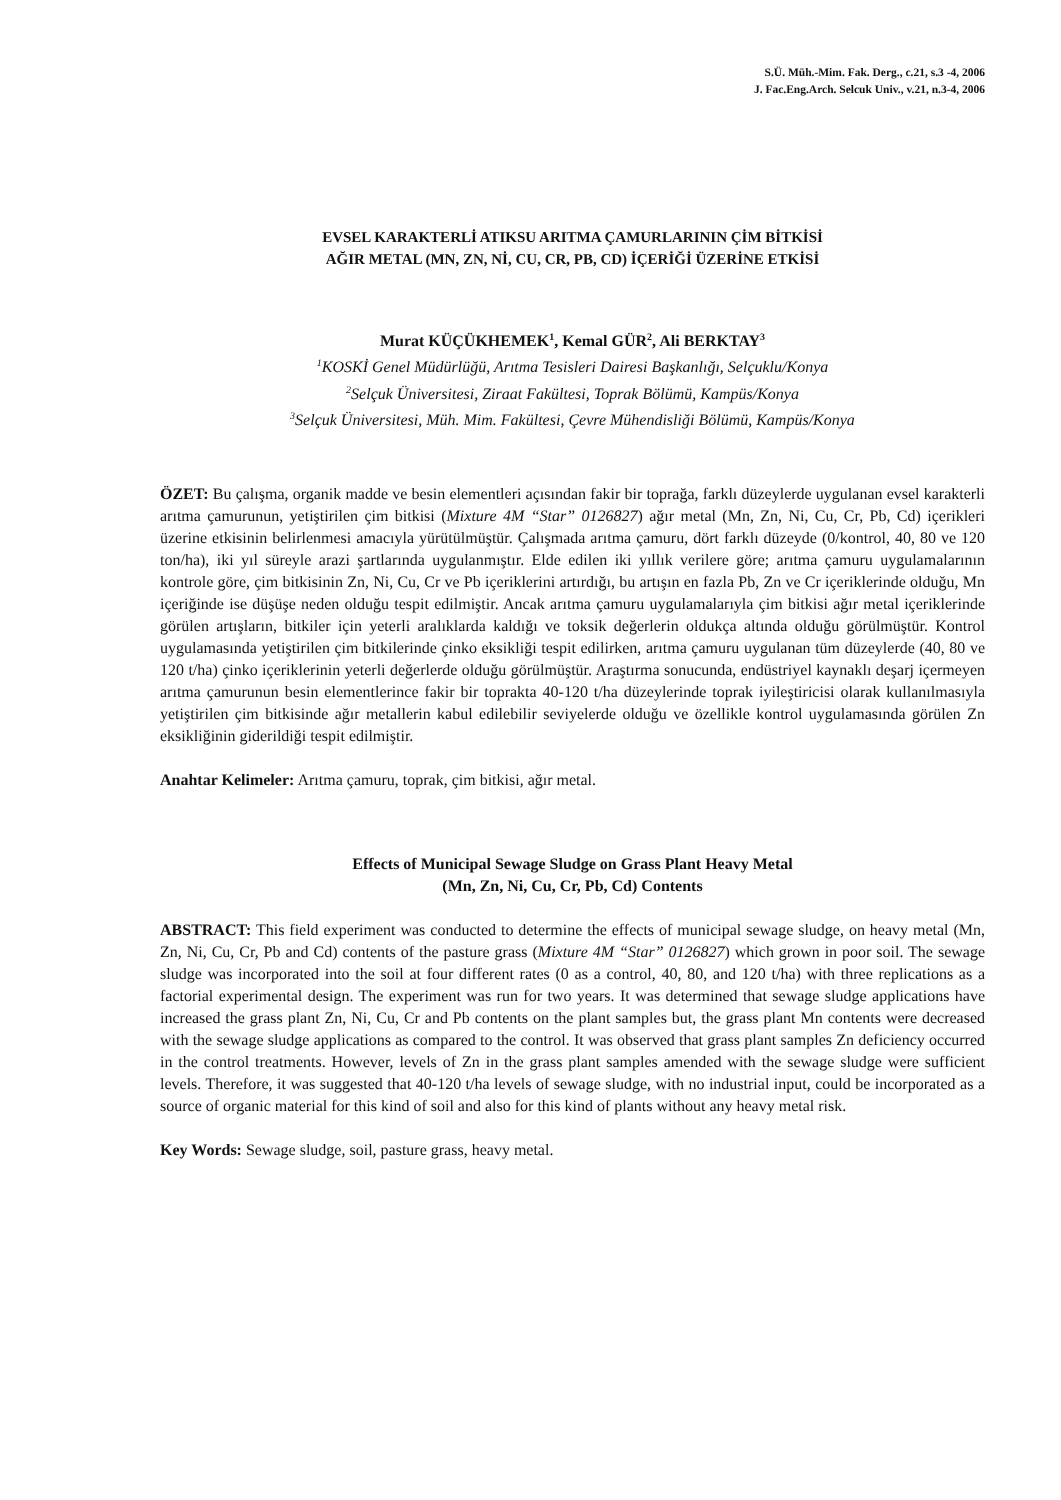S.Ü. Müh.-Mim. Fak. Derg., c.21, s.3 -4, 2006
J. Fac.Eng.Arch. Selcuk Univ., v.21, n.3-4, 2006
EVSEL KARAKTERLİ ATIKSU ARITMA ÇAMURLARININ ÇİM BİTKİSİ
AĞIR METAL (MN, ZN, Nİ, CU, CR, PB, CD) İÇERİĞİ ÜZERİNE ETKİSİ
Murat KÜÇÜKHEMEK<sup>1</sup>, Kemal GÜR<sup>2</sup>, Ali BERKTAY<sup>3</sup>
<sup>1</sup> KOSKİ Genel Müdürlüğü, Arıtma Tesisleri Dairesi Başkanlığı, Selçuklu/Konya
<sup>2</sup> Selçuk Üniversitesi, Ziraat Fakültesi, Toprak Bölümü, Kampüs/Konya
<sup>3</sup> Selçuk Üniversitesi, Müh. Mim. Fakültesi, Çevre Mühendisliği Bölümü, Kampüs/Konya
ÖZET: Bu çalışma, organik madde ve besin elementleri açısından fakir bir toprağa, farklı düzeylerde uygulanan evsel karakterli arıtma çamurunun, yetiştirilen çim bitkisi (Mixture 4M “Star” 0126827) ağır metal (Mn, Zn, Ni, Cu, Cr, Pb, Cd) içerikleri üzerine etkisinin belirlenmesi amacıyla yürütülmüştür. Çalışmada arıtma çamuru, dört farklı düzeyde (0/kontrol, 40, 80 ve 120 ton/ha), iki yıl süreyle arazi şartlarında uygulanmıştır. Elde edilen iki yıllık verilere göre; arıtma çamuru uygulamalarının kontrole göre, çim bitkisinin Zn, Ni, Cu, Cr ve Pb içeriklerini artırdığı, bu artışın en fazla Pb, Zn ve Cr içeriklerinde olduğu, Mn içeriğinde ise düşüşe neden olduğu tespit edilmiştir. Ancak arıtma çamuru uygulamalarıyla çim bitkisi ağır metal içeriklerinde görülen artışların, bitkiler için yeterli aralıklarda kaldığı ve toksik değerlerin oldukça altında olduğu görülmüştür. Kontrol uygulamasında yetiştirilen çim bitkilerinde çinko eksikliği tespit edilirken, arıtma çamuru uygulanan tüm düzeylerde (40, 80 ve 120 t/ha) çinko içeriklerinin yeterli değerlerde olduğu görülmüştür. Araştırma sonucunda, endüstriyel kaynaklı deşarj içermeyen arıtma çamurunun besin elementlerince fakir bir toprakta 40-120 t/ha düzeylerinde toprak iyileştiricisi olarak kullanılmasıyla yetiştirilen çim bitkisinde ağır metallerin kabul edilebilir seviyelerde olduğu ve özellikle kontrol uygulamasında görülen Zn eksikliğinin giderildiği tespit edilmiştir.
Anahtar Kelimeler: Arıtma çamuru, toprak, çim bitkisi, ağır metal.
Effects of Municipal Sewage Sludge on Grass Plant Heavy Metal
(Mn, Zn, Ni, Cu, Cr, Pb, Cd) Contents
ABSTRACT: This field experiment was conducted to determine the effects of municipal sewage sludge, on heavy metal (Mn, Zn, Ni, Cu, Cr, Pb and Cd) contents of the pasture grass (Mixture 4M “Star” 0126827) which grown in poor soil. The sewage sludge was incorporated into the soil at four different rates (0 as a control, 40, 80, and 120 t/ha) with three replications as a factorial experimental design. The experiment was run for two years. It was determined that sewage sludge applications have increased the grass plant Zn, Ni, Cu, Cr and Pb contents on the plant samples but, the grass plant Mn contents were decreased with the sewage sludge applications as compared to the control. It was observed that grass plant samples Zn deficiency occurred in the control treatments. However, levels of Zn in the grass plant samples amended with the sewage sludge were sufficient levels. Therefore, it was suggested that 40-120 t/ha levels of sewage sludge, with no industrial input, could be incorporated as a source of organic material for this kind of soil and also for this kind of plants without any heavy metal risk.
Key Words: Sewage sludge, soil, pasture grass, heavy metal.